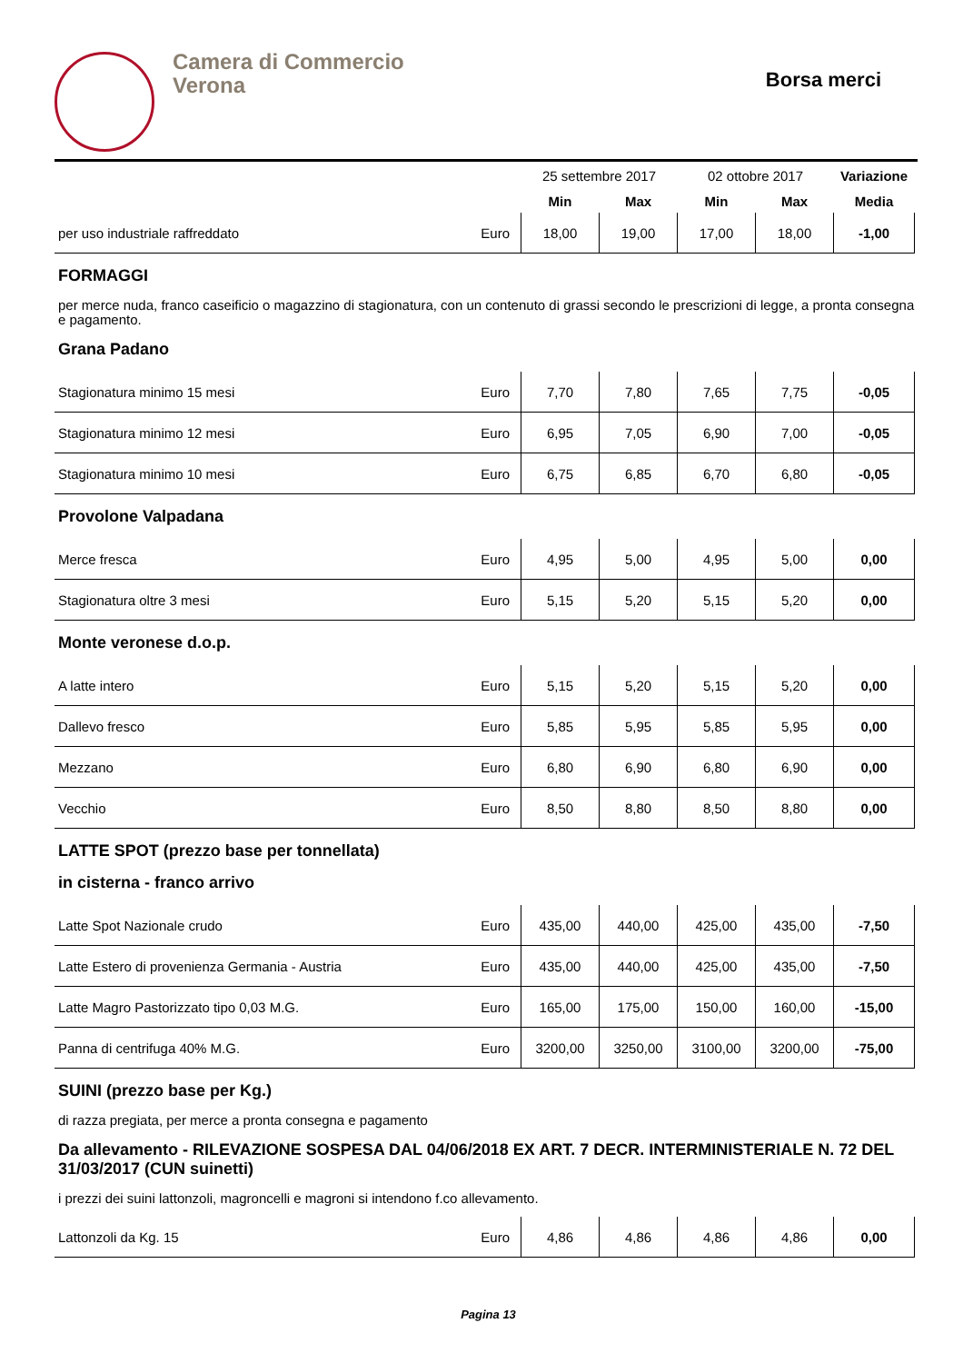Camera di Commercio
Verona
Borsa merci
| | | 25 settembre 2017 | | 02 ottobre 2017 | | Variazione |
| --- | --- | --- | --- | --- | --- | --- |
| | | Min | Max | Min | Max | Media |
| per uso industriale raffreddato | Euro | 18,00 | 19,00 | 17,00 | 18,00 | -1,00 |
FORMAGGI
per merce nuda, franco caseificio o magazzino di stagionatura, con un contenuto di grassi secondo le prescrizioni di legge, a pronta consegna e pagamento.
Grana Padano
| Stagionatura minimo 15 mesi | Euro | 7,70 | 7,80 | 7,65 | 7,75 | -0,05 |
| Stagionatura minimo 12 mesi | Euro | 6,95 | 7,05 | 6,90 | 7,00 | -0,05 |
| Stagionatura minimo 10 mesi | Euro | 6,75 | 6,85 | 6,70 | 6,80 | -0,05 |
Provolone Valpadana
| Merce fresca | Euro | 4,95 | 5,00 | 4,95 | 5,00 | 0,00 |
| Stagionatura oltre 3 mesi | Euro | 5,15 | 5,20 | 5,15 | 5,20 | 0,00 |
Monte veronese d.o.p.
| A latte intero | Euro | 5,15 | 5,20 | 5,15 | 5,20 | 0,00 |
| Dallevo fresco | Euro | 5,85 | 5,95 | 5,85 | 5,95 | 0,00 |
| Mezzano | Euro | 6,80 | 6,90 | 6,80 | 6,90 | 0,00 |
| Vecchio | Euro | 8,50 | 8,80 | 8,50 | 8,80 | 0,00 |
LATTE SPOT (prezzo base per tonnellata)
in cisterna - franco arrivo
| Latte Spot Nazionale crudo | Euro | 435,00 | 440,00 | 425,00 | 435,00 | -7,50 |
| Latte Estero di provenienza Germania - Austria | Euro | 435,00 | 440,00 | 425,00 | 435,00 | -7,50 |
| Latte Magro Pastorizzato tipo 0,03 M.G. | Euro | 165,00 | 175,00 | 150,00 | 160,00 | -15,00 |
| Panna di centrifuga 40% M.G. | Euro | 3200,00 | 3250,00 | 3100,00 | 3200,00 | -75,00 |
SUINI (prezzo base per Kg.)
di razza pregiata, per merce a pronta consegna e pagamento
Da allevamento - RILEVAZIONE SOSPESA DAL 04/06/2018 EX ART. 7 DECR. INTERMINISTERIALE N. 72 DEL 31/03/2017 (CUN suinetti)
i prezzi dei suini lattonzoli, magroncelli e magroni si intendono f.co allevamento.
| Lattonzoli da Kg. 15 | Euro | 4,86 | 4,86 | 4,86 | 4,86 | 0,00 |
Pagina 13